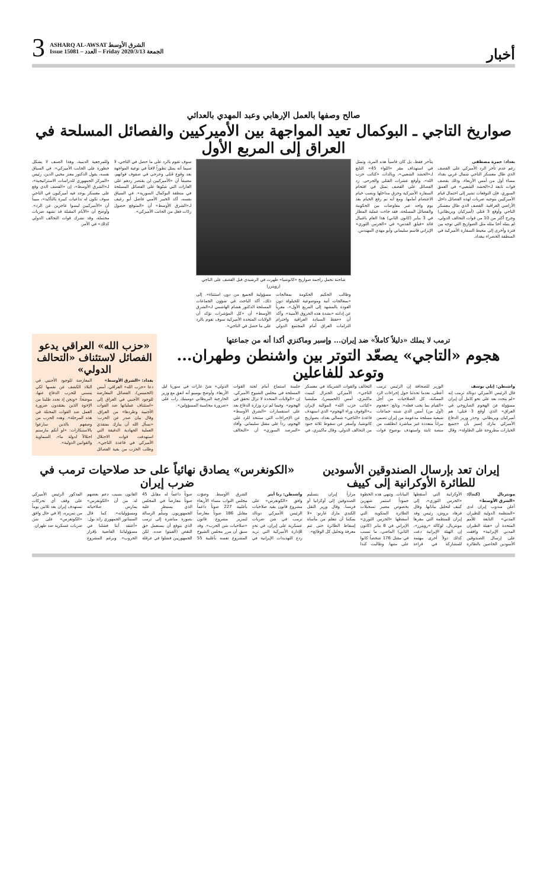أخبار
3
ASHARQ AL-AWSAT الشرق الأوسط
Issue 15081 – العدد – Friday 2020/3/13 الجمعة
صالح وصفها بالعمل الإرهابي وعبد المهدي بالعدائي
صواريخ التاجي ـ البوكمال تعيد المواجهة بين الأميركيين والفصائل المسلحة في العراق إلى المربع الأول
بغداد: حمزة مصطفى
رغم عدم تأخر الرد الأميركي على القصف الذي طال معسكر التاجي شمال غربي بغداد مساء أول من أمس الأربعاء، وذلك بقصف قوات تابعة لـ«الحشد الشعبي» في العمق السوري، فإن التوقعات تشير إلى احتمال قيام الأميركيين بتوجيه ضربات لهذه الفصائل داخل الأراضي العراقية. القصف الذي طال معسكر التاجي وأوقع 3 قتلى (أميركيان وبريطاني) وجرح أكثر من 10 من قوات التحالف الدولي، لم يتبنّه أحدٌ مثله مثل الصواريخ التي توجه بين فترة وأخرى إلى محيط السفارة الأميركية في المنطقة الخضراء ببغداد.
يتأخر فقط، بل كان قاسياً هذه المرة، وتمثل في استهداف مقر «اللواء 45» التابع لـ«الحشد الشعبي»، وبالذات «كتائب حزب الله»، وأوقع عشرات القتلى والجرحى. رد الفصائل على القصف تمثل في اقتحام السفارة الأميركية وحرق مداخلها ونصب خيام الاعتصام أمامها. ومع أنه تم رفع الخيام بعد يوم واحد عبر مفاوضات بين الحكومة والفصائل المسلحة، فقد جاءت عملية المطار في 3 يناير (كانون الثاني) هذا العام باغتيال قائد «فيلق القدس» في «الحرس الثوري» الإيراني قاسم سليماني وأبو مهدي المهندس.
شاحنة تحمل راجمة صواريخ «كاتوشيا» ظهرت في الرشيدي قبل القصف على التاجي (رويترز)
وطالب الحكيم الحكومة بمعالجات «بمعالجات آنية وموضوعية للحيلولة دون العودة بالمشهد إلى المربع الأول»، معرباً عن إدانته «بشدة هذه الخروق الأمنية». وأكد أن «حفظ السيادة العراقية واحترام التزامات العراق أمام المجتمع الدولي مسؤولية الجميع من دون استثناء». إلى ذلك، أكد الباحث في شؤون الجماعات المسلحة الدكتور هشام الهاشمي لـ«الشرق الأوسط» أن «كل المؤشرات تؤكد أن الولايات المتحدة الأميركية سوف تقوم بالرد على ما حصل في التاجي».
سوف تقوم بالرد على ما حصل في التاجي، لا سيما أنه يمثل تطوراً لافتاً في نوعية المواجهة بعد وقوع قتلى وجرحى في صفوف قواتهم، مضيفاً أن «الأميركيين لن يقتصر ردهم على الغارات التي شنّوها على الفصائل المسلحة في منطقة البوكمال السورية». في السياق نفسه، أكد الخبير الأمني فاضل أبو رغيف لـ«الشرق الأوسط» أن «المتوقع حصول ردّات فعل من الجانب الأميركي».
وللمرجعية الدينية، وهذا الصنف لا يشكل خطورة على الجانب الأميركي». في السياق نفسه، يقول الدكتور معتز محيي الدين، رئيس «المركز الجمهوري للدراسات الاستراتيجية»، لـ«الشرق الأوسط»، إن «القصف الذي وقع على معسكر يوجد فيه أميركيون في التاجي سوف تكون له تداعيات كبيرة بالتأكيد»، مبيناً أن «الأميركيين ليسوا عاجزين عن الرد». وأوضح أن «الأيام المقبلة قد تشهد ضربات محتملة، وقد تشرك قوات التحالف الدولي كذلك» في الأمر.
ترمب لا يملك «دليلاً كاملاً» ضد إيران... وإسبر وماكنزي أكدا أنه من جماعتها
هجوم «التاجي» يصعّد التوتر بين واشنطن وطهران... وتوعد للفاعلين
واشنطن: إيلي يوسف
قال الرئيس الأميركي دونالد ترمب إنه «لم يتحدد بعد على نحو كامل أن إيران مسؤولة عن الهجوم الصاروخي في العراق» الذي أوقع 3 قتلى؛ هم أميركيان وبريطاني. وحذر وزير الدفاع الأميركي مارك إسبر بأن «جميع الخيارات مطروحة على الطاولة». وقال الوزير للصحافة إن الرئيس ترمب أعطى، بعدما تحدثنا حول إجراءات الرد الممكنة، كل الصلاحيات من أجل «القيام بما يجب فعله». وتابع: «هجوم (أول من) أمس الذي شنته جماعات شيعية مسلحة مدعومة من إيران تضمن نيراناً متعددة غير مباشرة انطلقت من منصة ثابتة واستهدف بوضوح قوات التحالف والقوات الشريكة في معسكر التاجي». الأميركي الجنرال كينيث ماكينزي، أمس (الخميس)، ميليشيا «كتائب حزب الله» الموالية لإيران بـ«الوقوف وراء الهجوم» الذي استهدف قاعدة «التاجي» شمالي بغداد، بصواريخ كاتوشيا، وأسفر عن سقوط ثلاثة جنود من التحالف الدولي. وقال ماكينزي، في جلسة استماع أمام لجنة القوات المسلحة في مجلس الشيوخ الأميركي، إن «الولايات المتحدة لا تزال تحقق في الهجوم». وفيما لم ترد وزارة الدفاع بعد على استفسارات «الشرق الأوسط» عن الإجراءات التي ستتخذ للرد على الهجوم، رداً على مقتل سليماني. وأفاد «المرصد السوري» أن «التحالف الدولي» شنّ غارات في سوريا ليل الأربعاء. وأوضح بومبيو أنه اتفق مع وزير الخارجية البريطاني دومينيك راب على «ضرورة محاسبة المسؤولين».
«حزب الله» العراقي يدعو الفصائل لاستئناف «التحالف الدولي»
بغداد: «الشرق الأوسط»
دعا «حزب الله» العراقي، أمس (الخميس)، الفصائل المعارضة للوجود الأجنبي في العراق إلى «استئناف عملياتها ضد القوات الأجنبية وطردها» من العراق. وقال بيان صدر عن الحزب: «نسأل الله أن يبارك بمنفذي العملية الجهادية الدقيقة التي استهدفت قوات الاحتلال الأميركي في قاعدة التاجي». وطلب الحزب من بقية الفصائل المعارضة للوجود الأجنبي في البلاد الكشف عن نفسها لكي يتسنى للحزب الدفاع عنها، موضحاً: «ونحن إذ نجدد طلبنا من الإخوة الذين يعتقدون ضرورة العمل ضد القوات المحتلة في هذه المرحلة». وهدد الحزب من وصفهم بالذين سارعوا بالاستنكارات: «لو أنكم مارستم احتلالاً لدولة ما». السماوية والقوانين الدولية».
إيران تعد بإرسال الصندوقين الأسودين للطائرة الأوكرانية إلى كييف
مونتريال (كندا): «الشرق الأوسط»
أعلن مندوب إيران لدى «المنظمة الدولية للطيران المدني» التابعة للأمم المتحدة أن «هيئة الطيران المدني الإيرانية» وافقت على إرسال الصندوقين الأسودين الخاصين بالطائرة الأوكرانية التي أسقطها «الحرس الثوري»، إلى كييف لتحليل بياناتها. وقال فرهاد بروش، رئيس وفد إيران للمنظمة التي مقرها مونتريال، لوكالة «رويترز»، إن الهيئة الإيرانية دعت كذلك دولاً أخرى مهتمة للمشاركة في قراءة البيانات. وتنهي هذه الخطوة جموداً استمر شهرين بخصوص مصير تسجيلات الطائرة المنكوبة التي أسقطها «الحرس الثوري» الإيراني في 8 يناير (كانون الثاني) الماضي، ما تسبب في مقتل 176 شخصاً كانوا على متنها. وطالبت كندا مراراً إيران بتسليم الصندوقين إلى أوكرانيا أو فرنسا. وقال وزير النقل الكندي مارك غارنو: «لا يمكننا أن نتعلم من مأساة إسقاط الطائرة حتى تتم معرفة وتحليل كل الوقائع».
«الكونغرس» يصادق نهائياً على حد صلاحيات ترمب في ضرب إيران
واشنطن: رنا أبتر
وافق «الكونغرس» على مشروع قانون يقيد صلاحيات الرئيس الأميركي دونالد ترمب في شن ضربات عسكرية على إيران، في تحدٍ للإدارة الأميركية التي تريد ردع التهديدات الإيرانية في الشرق الأوسط. وصوّت مجلس النواب مساء الأربعاء بأغلبية 227 صوتاً داعماً مقابل 186 صوتاً معارضاً لتمرير مشروع قانون «صلاحيات شن الحرب». وقد سبق أن مرر مجلس الشيوخ المشروع نفسه بأغلبية 55 صوتاً داعماً له مقابل 45 صوتاً معارضاً في المجلس الذي يسيطر عليه الجمهوريون. وسلّم الرسالة بصورة مباشرة إلى ترمب الذي يتوقع أن يستعمل حق النقض (الفيتو) ضده. لكن الجمهوريين فشلوا في عرقلة القانون بسبب دعم بعضهم له. من أن «الكونغرس» يمارس صلاحياته ومسؤولياته». كما قال السيناتور الجمهوري راند بول: «أعتقد أننا فشلنا في مسؤولياتنا القاضية بإقرار الحروب». وبرغم المشروع المذكور الرئيس الأميركي على وقف أي تحركات تستهدف إيران بعد ثلاثين يوماً من تمريره، إلا في حال وافق «الكونغرس» على شن ضربات عسكرية ضد طهران.